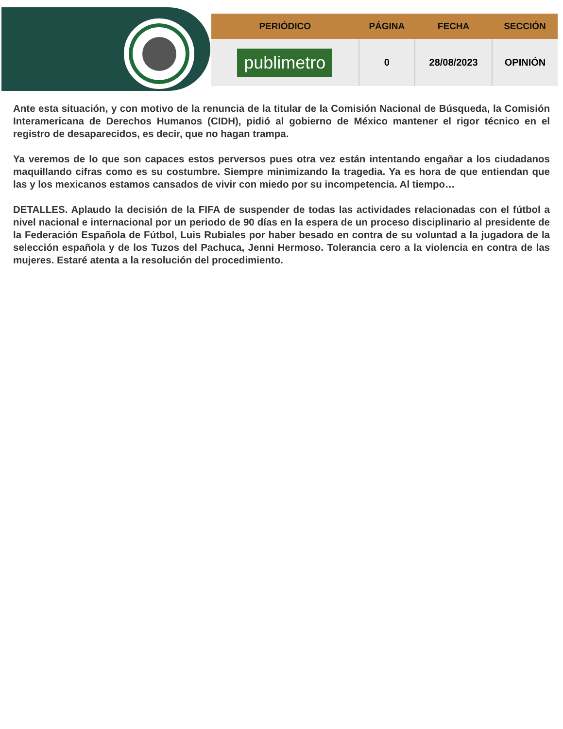| PERIÓDICO | PÁGINA | FECHA | SECCIÓN |
| --- | --- | --- | --- |
| publimetro | 0 | 28/08/2023 | OPINIÓN |
Ante esta situación, y con motivo de la renuncia de la titular de la Comisión Nacional de Búsqueda, la Comisión Interamericana de Derechos Humanos (CIDH), pidió al gobierno de México mantener el rigor técnico en el registro de desaparecidos, es decir, que no hagan trampa.
Ya veremos de lo que son capaces estos perversos pues otra vez están intentando engañar a los ciudadanos maquillando cifras como es su costumbre. Siempre minimizando la tragedia. Ya es hora de que entiendan que las y los mexicanos estamos cansados de vivir con miedo por su incompetencia. Al tiempo…
DETALLES. Aplaudo la decisión de la FIFA de suspender de todas las actividades relacionadas con el fútbol a nivel nacional e internacional por un periodo de 90 días en la espera de un proceso disciplinario al presidente de la Federación Española de Fútbol, Luis Rubiales por haber besado en contra de su voluntad a la jugadora de la selección española y de los Tuzos del Pachuca, Jenni Hermoso. Tolerancia cero a la violencia en contra de las mujeres. Estaré atenta a la resolución del procedimiento.